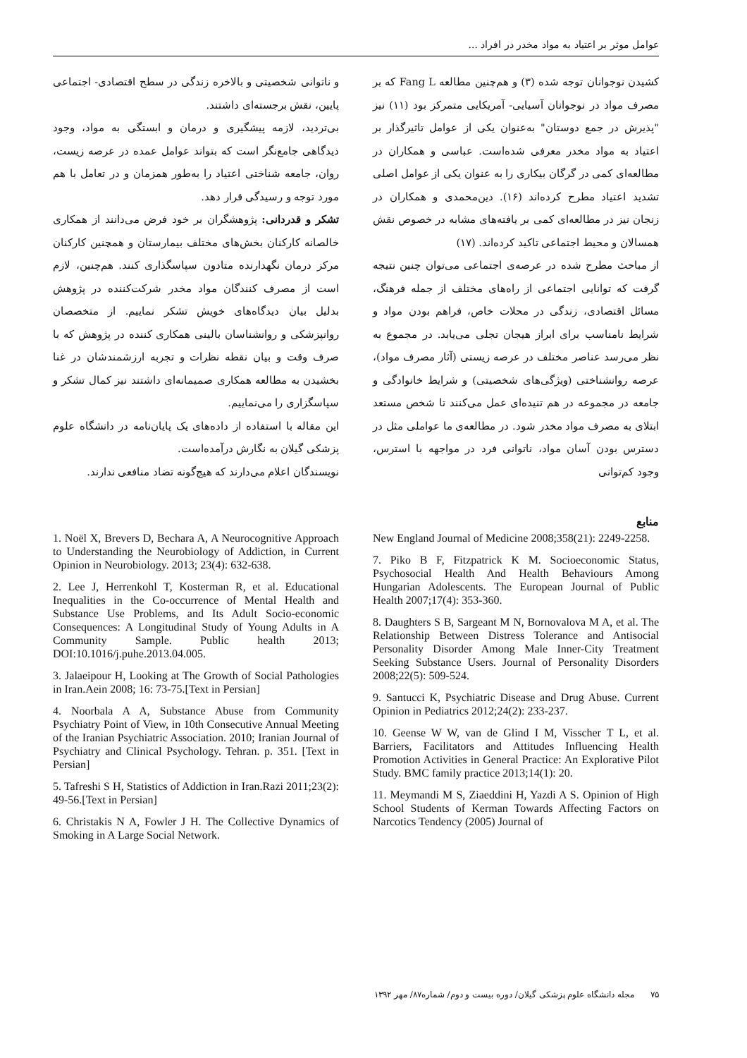عوامل موثر بر اعتیاد به مواد مخدر در افراد ...
کشیدن نوجوانان توجه شده (۳) و هم‌چنین مطالعه Fang L که بر مصرف مواد در نوجوانان آسیایی- آمریکایی متمرکز بود (۱۱) نیز "پذیرش در جمع دوستان" به‌عنوان یکی از عوامل تاثیرگذار بر اعتیاد به مواد مخدر معرفی شده‌است. عباسی و همکاران در مطالعه‌ای کمی در گرگان بیکاری را به عنوان یکی از عوامل اصلی تشدید اعتیاد مطرح کرده‌اند (۱۶). دین‌محمدی و همکاران در زنجان نیز در مطالعه‌ای کمی بر یافته‌های مشابه در خصوص نقش همسالان و محیط اجتماعی تاکید کرده‌اند. (۱۷)
از مباحث مطرح شده در عرصه‌ی اجتماعی می‌توان چنین نتیجه گرفت که توانایی اجتماعی از راه‌های مختلف از جمله فرهنگ، مسائل اقتصادی، زندگی در محلات خاص، فراهم بودن مواد و شرایط نامناسب برای ابراز هیجان تجلی می‌یابد. در مجموع به نظر می‌رسد عناصر مختلف در عرصه زیستی (آثار مصرف مواد)، عرصه روانشناختی (ویژگی‌های شخصیتی) و شرایط خانوادگی و جامعه در مجموعه در هم تنیده‌ای عمل می‌کنند تا شخص مستعد ابتلای به مصرف مواد مخدر شود. در مطالعه‌ی ما عواملی مثل در دسترس بودن آسان مواد، ناتوانی فرد در مواجهه با استرس، وجود کم‌توانی
و ناتوانی شخصیتی و بالاخره زندگی در سطح اقتصادی- اجتماعی پایین، نقش برجسته‌ای داشتند.
بی‌تردید، لازمه پیشگیری و درمان و ابستگی به مواد، وجود دیدگاهی جامع‌نگر است که بتواند عوامل عمده در عرصه زیست، روان، جامعه شناختی اعتیاد را به‌طور همزمان و در تعامل با هم مورد توجه و رسیدگی قرار دهد.
تشکر و قدردانی: پژوهشگران بر خود فرض می‌دانند از همکاری خالصانه کارکنان بخش‌های مختلف بیمارستان و همچنین کارکنان مرکز درمان نگهدارنده متادون سپاسگذاری کنند. هم‌چنین، لازم است از مصرف کنندگان مواد مخدر شرکت‌کننده در پژوهش بدلیل بیان دیدگاه‌های خویش تشکر نماییم. از متخصصان روانپزشکی و روانشناسان بالینی همکاری کننده در پژوهش که با صرف وقت و بیان نقطه نظرات و تجربه ارزشمندشان در غنا بخشیدن به مطالعه همکاری صمیمانه‌ای داشتند نیز کمال تشکر و سپاسگزاری را می‌نماییم.
این مقاله با استفاده از داده‌های یک پایان‌نامه در دانشگاه علوم پزشکی گیلان به نگارش درآمده‌است.
نویسندگان اعلام می‌دارند که هیچ‌گونه تضاد منافعی ندارند.
منابع
New England Journal of Medicine 2008;358(21): 2249-2258.
7. Piko B F, Fitzpatrick K M. Socioeconomic Status, Psychosocial Health And Health Behaviours Among Hungarian Adolescents. The European Journal of Public Health 2007;17(4): 353-360.
8. Daughters S B, Sargeant M N, Bornovalova M A, et al. The Relationship Between Distress Tolerance and Antisocial Personality Disorder Among Male Inner-City Treatment Seeking Substance Users. Journal of Personality Disorders 2008;22(5): 509-524.
9. Santucci K, Psychiatric Disease and Drug Abuse. Current Opinion in Pediatrics 2012;24(2): 233-237.
10. Geense W W, van de Glind I M, Visscher T L, et al. Barriers, Facilitators and Attitudes Influencing Health Promotion Activities in General Practice: An Explorative Pilot Study. BMC family practice 2013;14(1): 20.
11. Meymandi M S, Ziaeddini H, Yazdi A S. Opinion of High School Students of Kerman Towards Affecting Factors on Narcotics Tendency (2005) Journal of
1. Noël X, Brevers D, Bechara A, A Neurocognitive Approach to Understanding the Neurobiology of Addiction, in Current Opinion in Neurobiology. 2013; 23(4): 632-638.
2. Lee J, Herrenkohl T, Kosterman R, et al. Educational Inequalities in the Co-occurrence of Mental Health and Substance Use Problems, and Its Adult Socio-economic Consequences: A Longitudinal Study of Young Adults in A Community Sample. Public health 2013; DOI:10.1016/j.puhe.2013.04.005.
3. Jalaeipour H, Looking at The Growth of Social Pathologies in Iran.Aein 2008; 16: 73-75.[Text in Persian]
4. Noorbala A A, Substance Abuse from Community Psychiatry Point of View, in 10th Consecutive Annual Meeting of the Iranian Psychiatric Association. 2010; Iranian Journal of Psychiatry and Clinical Psychology. Tehran. p. 351. [Text in Persian]
5. Tafreshi S H, Statistics of Addiction in Iran.Razi 2011;23(2): 49-56.[Text in Persian]
6. Christakis N A, Fowler J H. The Collective Dynamics of Smoking in A Large Social Network.
۷۵ مجله دانشگاه علوم پزشکی گیلان/ دوره بیست و دوم/ شماره۸۷/ مهر ۱۳۹۲